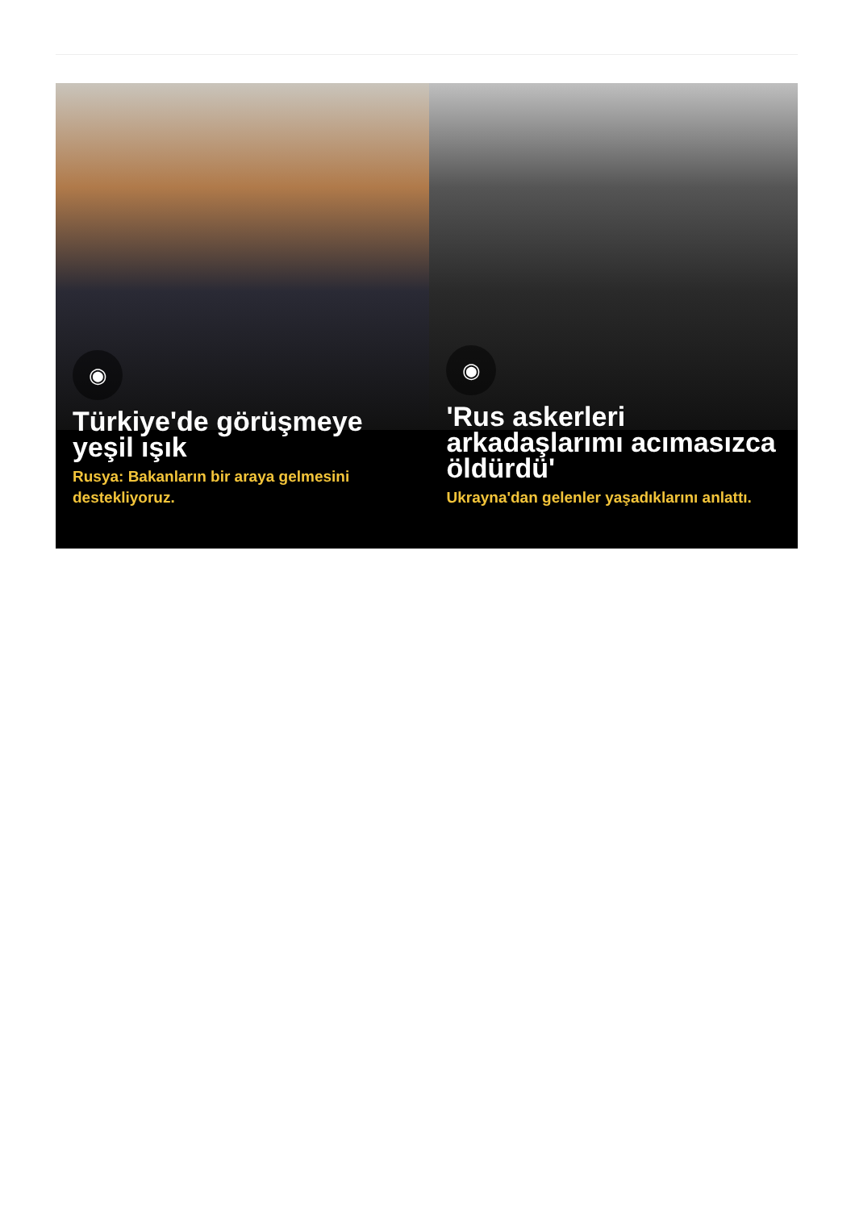◉
Türkiye'de görüşmeye yeşil ışık
Rusya: Bakanların bir araya gelmesini destekliyoruz.
◉
'Rus askerleri arkadaşlarımı acımasızca öldürdü'
Ukrayna'dan gelenler yaşadıklarını anlattı.